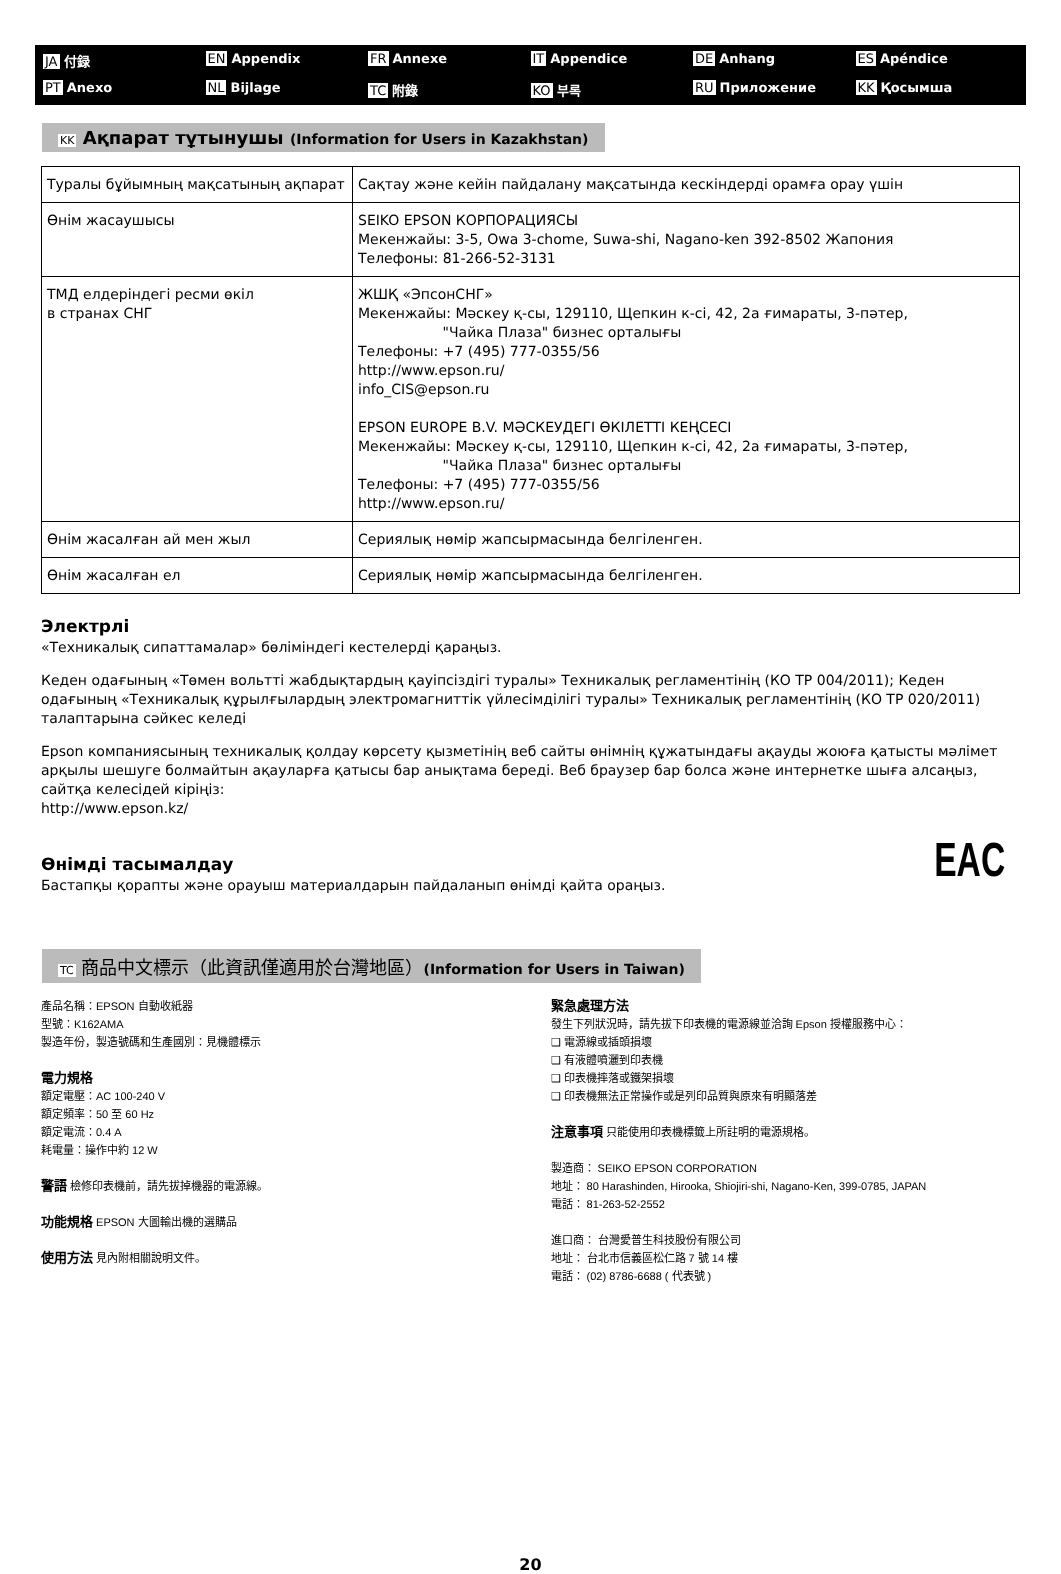JA 付録 EN Appendix FR Annexe IT Appendice DE Anhang ES Apéndice PT Anexo NL Bijlage TC 附錄 KO 부록 RU Приложение KK Қосымша
KK Ақпарат тұтынушы (Information for Users in Kazakhstan)
| Туралы бұйымның мақсатының ақпарат | Сақтау және кейін пайдалану мақсатында кескіндерді орамға орау үшін |
| Өнім жасаушысы | SEIKO EPSON КОРПОРАЦИЯСЫ Мекенжайы: 3-5, Owa 3-chome, Suwa-shi, Nagano-ken 392-8502 Жапония Телефоны: 81-266-52-3131 |
| ТМД елдеріндегі ресми өкіл в странах СНГ | ЖШҚ «ЭпсонСНГ» Мекенжайы: Мәскеу қ-сы, 129110, Щепкин к-сі, 42, 2а ғимараты, 3-пәтер, "Чайка Плаза" бизнес орталығы Телефоны: +7 (495) 777-0355/56 http://www.epson.ru/ info_CIS@epson.ru EPSON EUROPE B.V. МӘСКЕУДЕГІ ӨКІЛЕТТІ КЕҢСЕСІ Мекенжайы: Мәскеу қ-сы, 129110, Щепкин к-сі, 42, 2а ғимараты, 3-пәтер, "Чайка Плаза" бизнес орталығы Телефоны: +7 (495) 777-0355/56 http://www.epson.ru/ |
| Өнім жасалған ай мен жыл | Сериялық нөмір жапсырмасында белгіленген. |
| Өнім жасалған ел | Сериялық нөмір жапсырмасында белгіленген. |
Электрлі
«Техникалық сипаттамалар» бөліміндегі кестелерді қараңыз.
Кеден одағының «Төмен вольтті жабдықтардың қауіпсіздігі туралы» Техникалық регламентінің (КО ТР 004/2011); Кеден одағының «Техникалық құрылғылардың электромагниттік үйлесімділігі туралы» Техникалық регламентінің (КО ТР 020/2011) талаптарына сәйкес келеді
Epson компаниясының техникалық қолдау көрсету қызметінің веб сайты өнімнің құжатындағы ақауды жоюға қатысты мәлімет арқылы шешуге болмайтын ақауларға қатысы бар анықтама береді. Веб браузер бар болса және интернетке шыға алсаңыз, сайтқа келесідей кіріңіз:
http://www.epson.kz/
Өнімді тасымалдау
Бастапқы қорапты және орауыш материалдарын пайдаланып өнімді қайта ораңыз.
EAC
TC 商品中文標示（此資訊僅適用於台灣地區）(Information for Users in Taiwan)
產品名稱：EPSON 自動收紙器
型號：K162AMA
製造年份，製造號碼和生產國別：見機體標示
電力規格
額定電壓：AC 100-240 V
額定頻率：50 至 60 Hz
額定電流：0.4 A
耗電量：操作中約 12 W
警語 檢修印表機前，請先拔掉機器的電源線。
功能規格 EPSON 大圖輸出機的選購品
使用方法 見內附相關說明文件。
緊急處理方法
發生下列狀況時，請先拔下印表機的電源線並洽詢 Epson 授權服務中心：
❑ 電源線或插頭損壞
❑ 有液體噴灑到印表機
❑ 印表機摔落或鐵架損壞
❑ 印表機無法正常操作或是列印品質與原來有明顯落差
注意事項 只能使用印表機標籤上所註明的電源規格。
製造商： SEIKO EPSON CORPORATION
地址： 80 Harashinden, Hirooka, Shiojiri-shi, Nagano-Ken, 399-0785, JAPAN
電話： 81-263-52-2552
進口商： 台灣愛普生科技股份有限公司
地址： 台北市信義區松仁路 7 號 14 樓
電話： (02) 8786-6688 ( 代表號 )
20